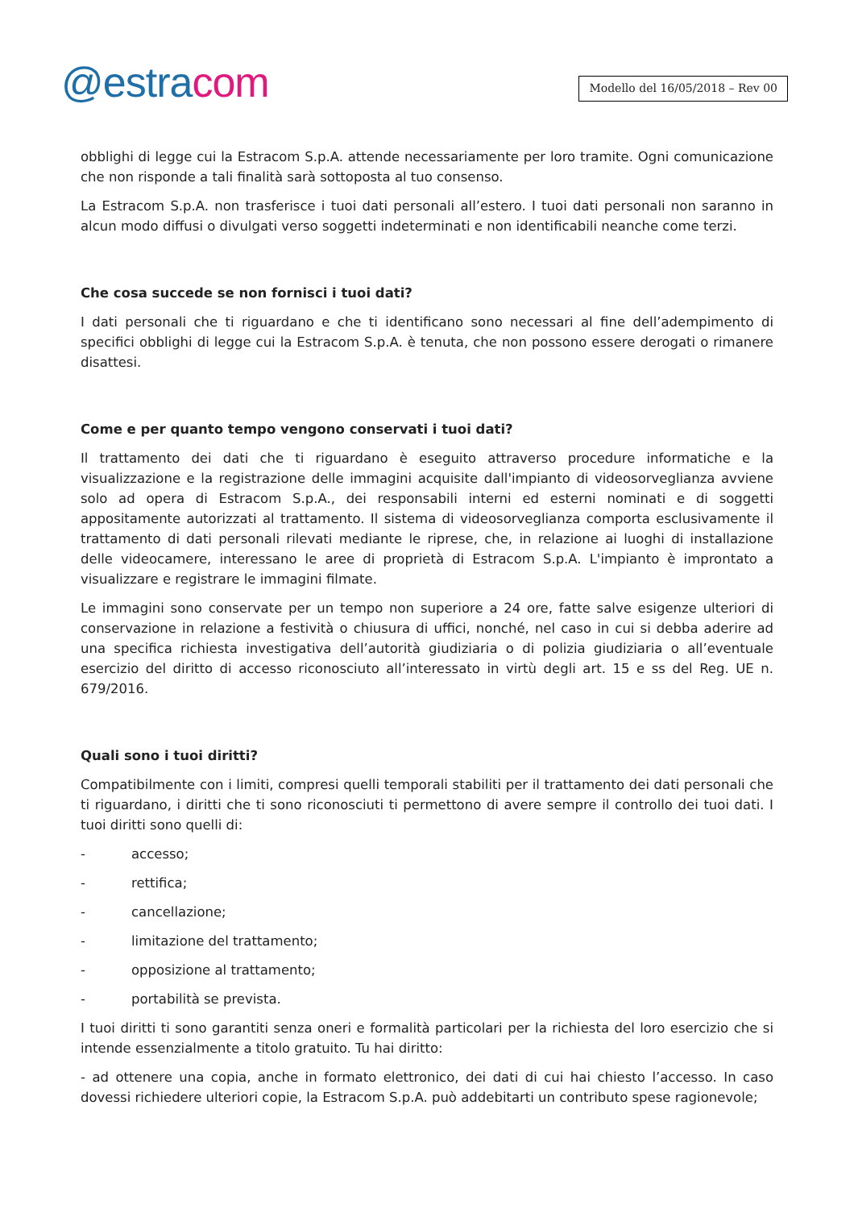@estracom
Modello del 16/05/2018 – Rev 00
obblighi di legge cui la Estracom S.p.A. attende necessariamente per loro tramite. Ogni comunicazione che non risponde a tali finalità sarà sottoposta al tuo consenso.
La Estracom S.p.A. non trasferisce i tuoi dati personali all’estero. I tuoi dati personali non saranno in alcun modo diffusi o divulgati verso soggetti indeterminati e non identificabili neanche come terzi.
Che cosa succede se non fornisci i tuoi dati?
I dati personali che ti riguardano e che ti identificano sono necessari al fine dell’adempimento di specifici obblighi di legge cui la Estracom S.p.A. è tenuta, che non possono essere derogati o rimanere disattesi.
Come e per quanto tempo vengono conservati i tuoi dati?
Il trattamento dei dati che ti riguardano è eseguito attraverso procedure informatiche e la visualizzazione e la registrazione delle immagini acquisite dall'impianto di videosorveglianza avviene solo ad opera di Estracom S.p.A., dei responsabili interni ed esterni nominati e di soggetti appositamente autorizzati al trattamento. Il sistema di videosorveglianza comporta esclusivamente il trattamento di dati personali rilevati mediante le riprese, che, in relazione ai luoghi di installazione delle videocamere, interessano le aree di proprietà di Estracom S.p.A. L'impianto è improntato a visualizzare e registrare le immagini filmate.
Le immagini sono conservate per un tempo non superiore a 24 ore, fatte salve esigenze ulteriori di conservazione in relazione a festività o chiusura di uffici, nonché, nel caso in cui si debba aderire ad una specifica richiesta investigativa dell’autorità giudiziaria o di polizia giudiziaria o all’eventuale esercizio del diritto di accesso riconosciuto all’interessato in virtù degli art. 15 e ss del Reg. UE n. 679/2016.
Quali sono i tuoi diritti?
Compatibilmente con i limiti, compresi quelli temporali stabiliti per il trattamento dei dati personali che ti riguardano, i diritti che ti sono riconosciuti ti permettono di avere sempre il controllo dei tuoi dati. I tuoi diritti sono quelli di:
- accesso;
- rettifica;
- cancellazione;
- limitazione del trattamento;
- opposizione al trattamento;
- portabilità se prevista.
I tuoi diritti ti sono garantiti senza oneri e formalità particolari per la richiesta del loro esercizio che si intende essenzialmente a titolo gratuito. Tu hai diritto:
- ad ottenere una copia, anche in formato elettronico, dei dati di cui hai chiesto l’accesso. In caso dovessi richiedere ulteriori copie, la Estracom S.p.A. può addebitarti un contributo spese ragionevole;